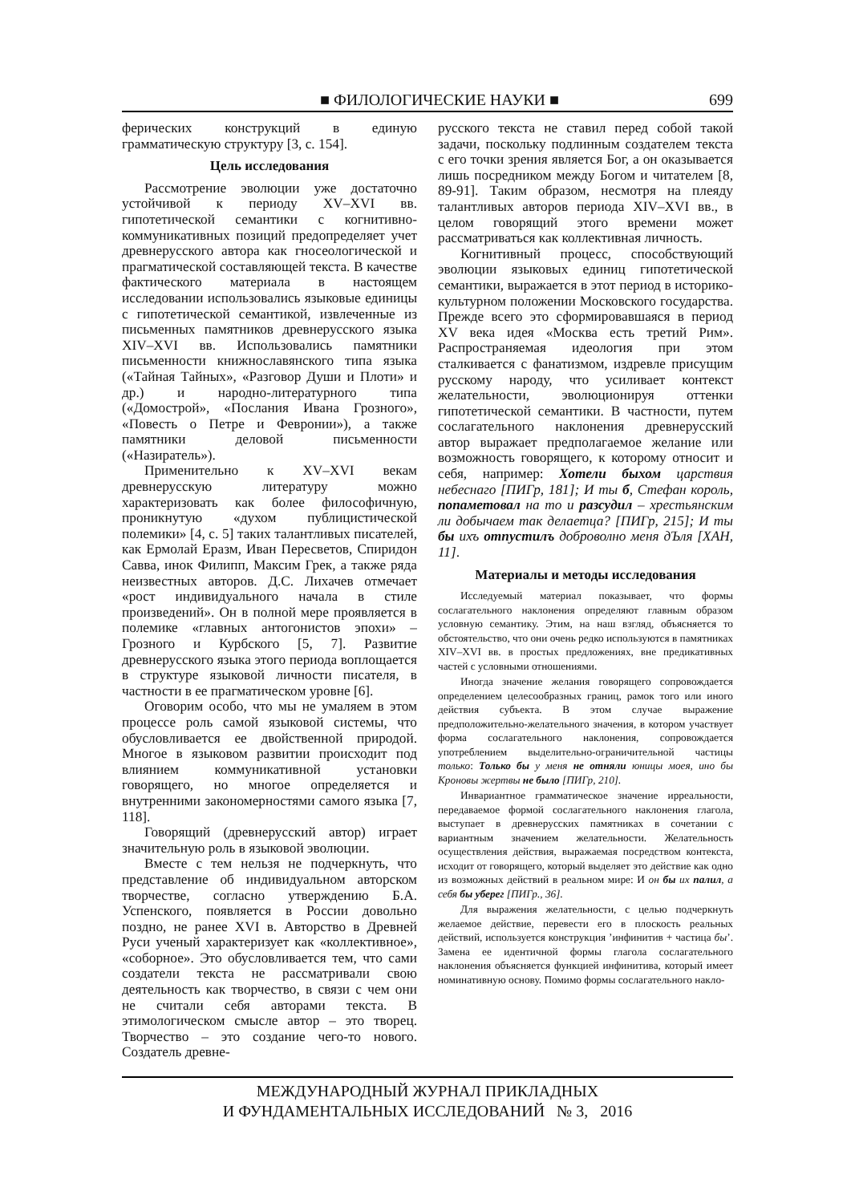■ ФИЛОЛОГИЧЕСКИЕ НАУКИ ■ 699
ферических конструкций в единую грамматическую структуру [3, с. 154].
Цель исследования
Рассмотрение эволюции уже достаточно устойчивой к периоду XV–XVI вв. гипотетической семантики с когнитивно-коммуникативных позиций предопределяет учет древнерусского автора как гносеологической и прагматической составляющей текста. В качестве фактического материала в настоящем исследовании использовались языковые единицы с гипотетической семантикой, извлеченные из письменных памятников древнерусского языка XIV–XVI вв. Использовались памятники письменности книжнославянского типа языка («Тайная Тайных», «Разговор Души и Плоти» и др.) и народно-литературного типа («Домострой», «Послания Ивана Грозного», «Повесть о Петре и Февронии»), а также памятники деловой письменности («Назиратель»).
Применительно к XV–XVI векам древнерусскую литературу можно характеризовать как более философичную, проникнутую «духом публицистической полемики» [4, с. 5] таких талантливых писателей, как Ермолай Еразм, Иван Пересветов, Спиридон Савва, инок Филипп, Максим Грек, а также ряда неизвестных авторов. Д.С. Лихачев отмечает «рост индивидуального начала в стиле произведений». Он в полной мере проявляется в полемике «главных антогонистов эпохи» – Грозного и Курбского [5, 7]. Развитие древнерусского языка этого периода воплощается в структуре языковой личности писателя, в частности в ее прагматическом уровне [6].
Оговорим особо, что мы не умаляем в этом процессе роль самой языковой системы, что обусловливается ее двойственной природой. Многое в языковом развитии происходит под влиянием коммуникативной установки говорящего, но многое определяется и внутренними закономерностями самого языка [7, 118].
Говорящий (древнерусский автор) играет значительную роль в языковой эволюции.
Вместе с тем нельзя не подчеркнуть, что представление об индивидуальном авторском творчестве, согласно утверждению Б.А. Успенского, появляется в России довольно поздно, не ранее XVI в. Авторство в Древней Руси ученый характеризует как «коллективное», «соборное». Это обусловливается тем, что сами создатели текста не рассматривали свою деятельность как творчество, в связи с чем они не считали себя авторами текста. В этимологическом смысле автор – это творец. Творчество – это создание чего-то нового. Создатель древне-
русского текста не ставил перед собой такой задачи, поскольку подлинным создателем текста с его точки зрения является Бог, а он оказывается лишь посредником между Богом и читателем [8, 89-91]. Таким образом, несмотря на плеяду талантливых авторов периода XIV–XVI вв., в целом говорящий этого времени может рассматриваться как коллективная личность.
Когнитивный процесс, способствующий эволюции языковых единиц гипотетической семантики, выражается в этот период в историко-культурном положении Московского государства. Прежде всего это сформировавшаяся в период XV века идея «Москва есть третий Рим». Распространяемая идеология при этом сталкивается с фанатизмом, издревле присущим русскому народу, что усиливает контекст желательности, эволюционируя оттенки гипотетической семантики. В частности, путем сослагательного наклонения древнерусский автор выражает предполагаемое желание или возможность говорящего, к которому относит и себя, например: Хотели быхом царствия небеснаго [ПИГр, 181]; И ты б, Стефан король, попаметовал на то и разсудил – хрестьянским ли добычаем так делаетца? [ПИГр, 215]; И ты бы ихъ отпустилъ доброволно меня дЪля [ХАН, 11].
Материалы и методы исследования
Исследуемый материал показывает, что формы сослагательного наклонения определяют главным образом условную семантику. Этим, на наш взгляд, объясняется то обстоятельство, что они очень редко используются в памятниках XIV–XVI вв. в простых предложениях, вне предикативных частей с условными отношениями.
Иногда значение желания говорящего сопровождается определением целесообразных границ, рамок того или иного действия субъекта. В этом случае выражение предположительно-желательного значения, в котором участвует форма сослагательного наклонения, сопровождается употреблением выделительно-ограничительной частицы только: Только бы у меня не отняли юницы моея, ино бы Кроновы жертвы не было [ПИГр, 210].
Инвариантное грамматическое значение ирреальности, передаваемое формой сослагательного наклонения глагола, выступает в древнерусских памятниках в сочетании с вариантным значением желательности. Желательность осуществления действия, выражаемая посредством контекста, исходит от говорящего, который выделяет это действие как одно из возможных действий в реальном мире: И он бы их палил, а себя бы уберег [ПИГр., 36].
Для выражения желательности, с целью подчеркнуть желаемое действие, перевести его в плоскость реальных действий, используется конструкция ’инфинитив + частица бы’. Замена ее идентичной формы глагола сослагательного наклонения объясняется функцией инфинитива, который имеет номинативную основу. Помимо формы сослагательного накло-
МЕЖДУНАРОДНЫЙ ЖУРНАЛ ПРИКЛАДНЫХ
И ФУНДАМЕНТАЛЬНЫХ ИССЛЕДОВАНИЙ № 3, 2016